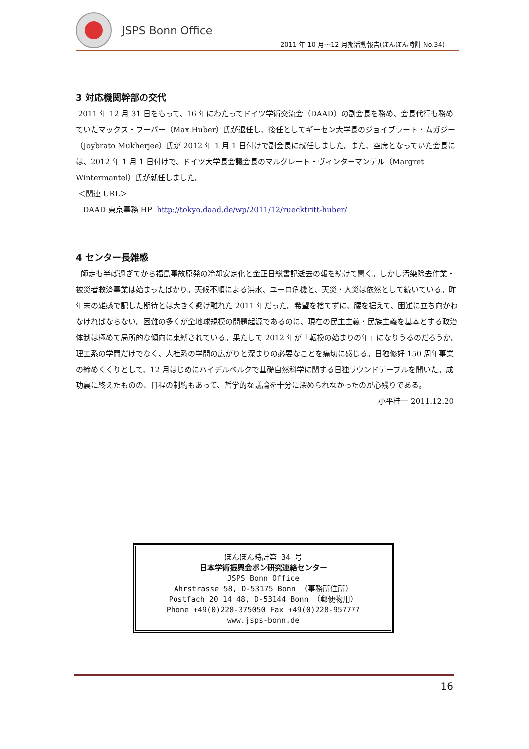JSPS Bonn Office
2011 年 10 月～12 月期活動報告(ぼんぼん時計 No.34)
3 対応機関幹部の交代
2011 年 12 月 31 日をもって、16 年にわたってドイツ学術交流会（DAAD）の副会長を務め、会長代行も務めていたマックス・フーバー（Max Huber）氏が退任し、後任としてギーセン大学長のジョイブラート・ムガジー（Joybrato Mukherjee）氏が 2012 年 1 月 1 日付けで副会長に就任しました。また、空席となっていた会長には、2012 年 1 月 1 日付けで、ドイツ大学長会議会長のマルグレート・ヴィンターマンテル（Margret Wintermantel）氏が就任しました。
＜関連 URL＞
DAAD 東京事務 HP http://tokyo.daad.de/wp/2011/12/ruecktritt-huber/
4 センター長雑感
師走も半ば過ぎてから福島事故原発の冷却安定化と金正日総書記逝去の報を続けて聞く。しかし汚染除去作業・被災者救済事業は始まったばかり。天候不順による洪水、ユーロ危機と、天災・人災は依然として続いている。昨年末の雑感で記した期待とは大きく懸け離れた 2011 年だった。希望を捨てずに、腰を据えて、困難に立ち向かわなければならない。困難の多くが全地球規模の問題起源であるのに、現在の民主主義・民族主義を基本とする政治体制は極めて局所的な傾向に束縛されている。果たして 2012 年が「転換の始まりの年」になりうるのだろうか。理工系の学問だけでなく、人社系の学問の広がりと深まりの必要なことを痛切に感じる。日独修好 150 周年事業の締めくくりとして、12 月はじめにハイデルベルクで基礎自然科学に関する日独ラウンドテーブルを開いた。成功裏に終えたものの、日程の制約もあって、哲学的な議論を十分に深められなかったのが心残りである。
小平桂一 2011.12.20
ぼんぼん時計第 34 号
日本学術振興会ボン研究連絡センター
JSPS Bonn Office
Ahrstrasse 58, D-53175 Bonn （事務所住所）
Postfach 20 14 48, D-53144 Bonn （郵便物用）
Phone +49(0)228-375050 Fax +49(0)228-957777
www.jsps-bonn.de
16